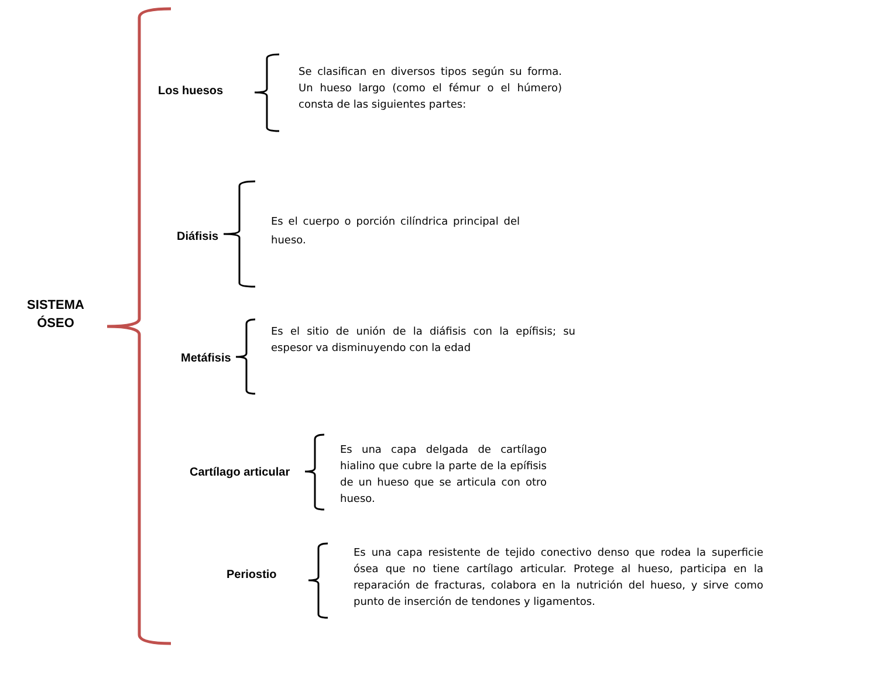SISTEMA ÓSEO
Los huesos
Se clasifican en diversos tipos según su forma. Un hueso largo (como el fémur o el húmero) consta de las siguientes partes:
Diáfisis
Es el cuerpo o porción cilíndrica principal del hueso.
Metáfisis
Es el sitio de unión de la diáfisis con la epífisis; su espesor va disminuyendo con la edad
Cartílago articular
Es una capa delgada de cartílago hialino que cubre la parte de la epífisis de un hueso que se articula con otro hueso.
Periostio
Es una capa resistente de tejido conectivo denso que rodea la superficie ósea que no tiene cartílago articular. Protege al hueso, participa en la reparación de fracturas, colabora en la nutrición del hueso, y sirve como punto de inserción de tendones y ligamentos.